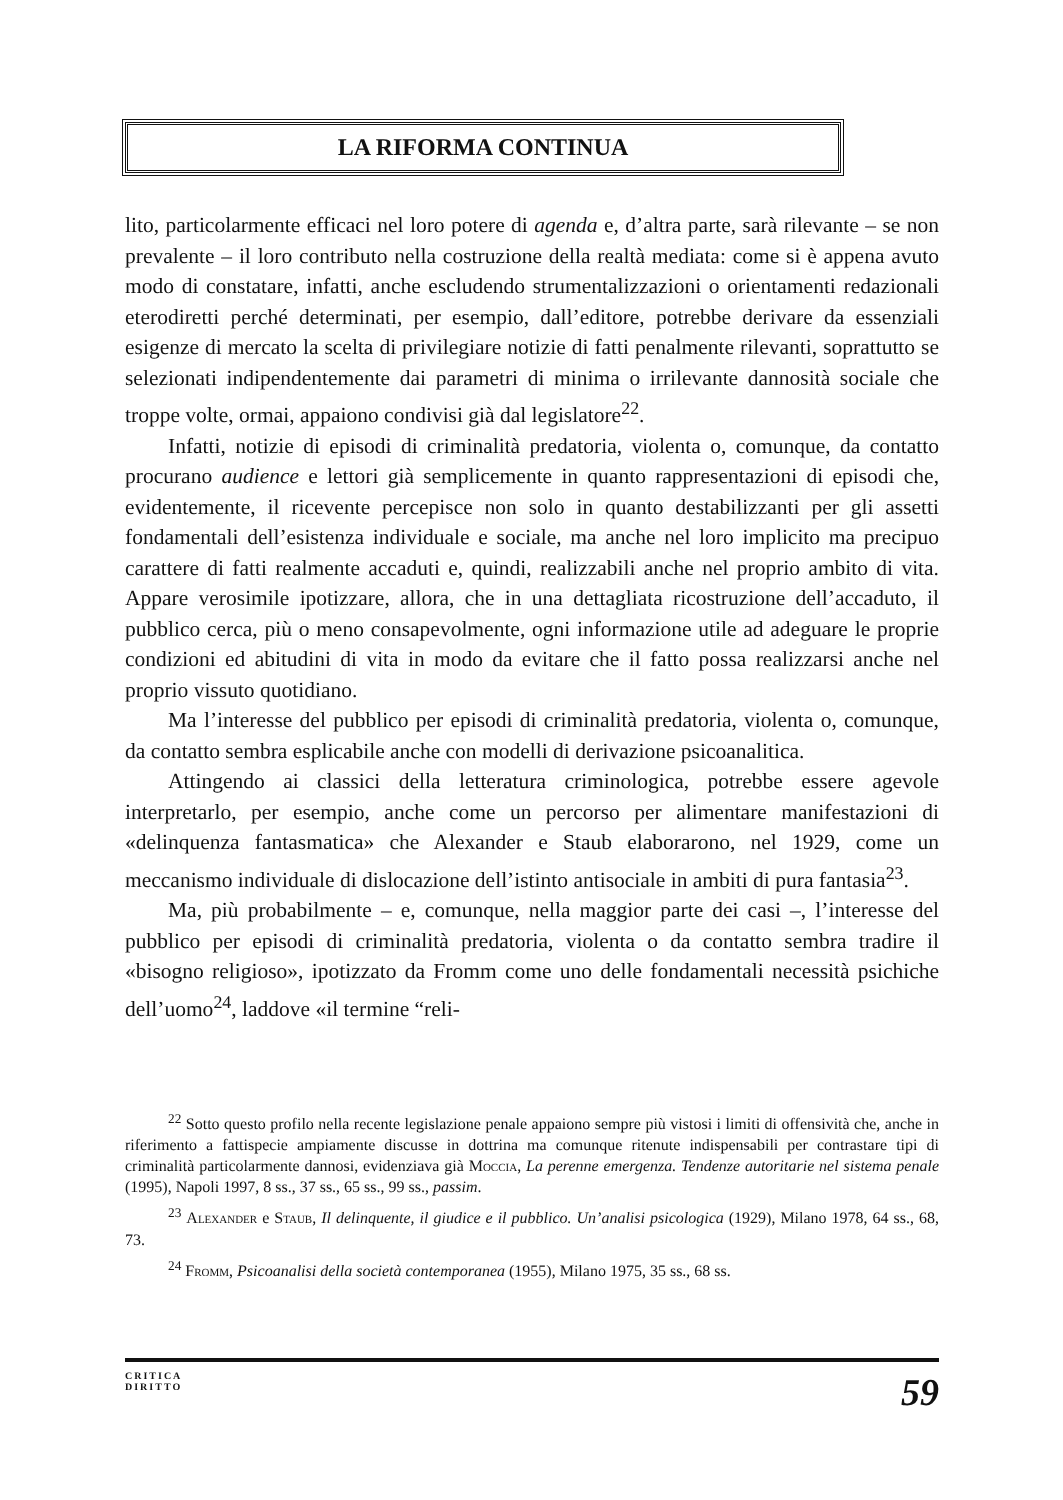LA RIFORMA CONTINUA
lito, particolarmente efficaci nel loro potere di agenda e, d’altra parte, sarà rilevante – se non prevalente – il loro contributo nella costruzione della realtà mediata: come si è appena avuto modo di constatare, infatti, anche escludendo strumentalizzazioni o orientamenti redazionali eterodiretti perché determinati, per esempio, dall’editore, potrebbe derivare da essenziali esigenze di mercato la scelta di privilegiare notizie di fatti penalmente rilevanti, soprattutto se selezionati indipendentemente dai parametri di minima o irrilevante dannosità sociale che troppe volte, ormai, appaiono condivisi già dal legislatore<sup>22</sup>.
Infatti, notizie di episodi di criminalità predatoria, violenta o, comunque, da contatto procurano audience e lettori già semplicemente in quanto rappresentazioni di episodi che, evidentemente, il ricevente percepisce non solo in quanto destabilizzanti per gli assetti fondamentali dell’esistenza individuale e sociale, ma anche nel loro implicito ma precipuo carattere di fatti realmente accaduti e, quindi, realizzabili anche nel proprio ambito di vita. Appare verosimile ipotizzare, allora, che in una dettagliata ricostruzione dell’accaduto, il pubblico cerca, più o meno consapevolmente, ogni informazione utile ad adeguare le proprie condizioni ed abitudini di vita in modo da evitare che il fatto possa realizzarsi anche nel proprio vissuto quotidiano.
Ma l’interesse del pubblico per episodi di criminalità predatoria, violenta o, comunque, da contatto sembra esplicabile anche con modelli di derivazione psicoanalitica.
Attingendo ai classici della letteratura criminologica, potrebbe essere agevole interpretarlo, per esempio, anche come un percorso per alimentare manifestazioni di «delinquenza fantasmatica» che Alexander e Staub elaborarono, nel 1929, come un meccanismo individuale di dislocazione dell’istinto antisociale in ambiti di pura fantasia<sup>23</sup>.
Ma, più probabilmente – e, comunque, nella maggior parte dei casi –, l’interesse del pubblico per episodi di criminalità predatoria, violenta o da contatto sembra tradire il «bisogno religioso», ipotizzato da Fromm come uno delle fondamentali necessità psichiche dell’uomo<sup>24</sup>, laddove «il termine “reli-
<sup>22</sup> Sotto questo profilo nella recente legislazione penale appaiono sempre più vistosi i limiti di offensività che, anche in riferimento a fattispecie ampiamente discusse in dottrina ma comunque ritenute indispensabili per contrastare tipi di criminalità particolarmente dannosi, evidenziava già Moccia, La perenne emergenza. Tendenze autoritarie nel sistema penale (1995), Napoli 1997, 8 ss., 37 ss., 65 ss., 99 ss., passim.
<sup>23</sup> Alexander e Staub, Il delinquente, il giudice e il pubblico. Un’analisi psicologica (1929), Milano 1978, 64 ss., 68, 73.
<sup>24</sup> Fromm, Psicoanalisi della società contemporanea (1955), Milano 1975, 35 ss., 68 ss.
CRITICA
DIRITTO
59